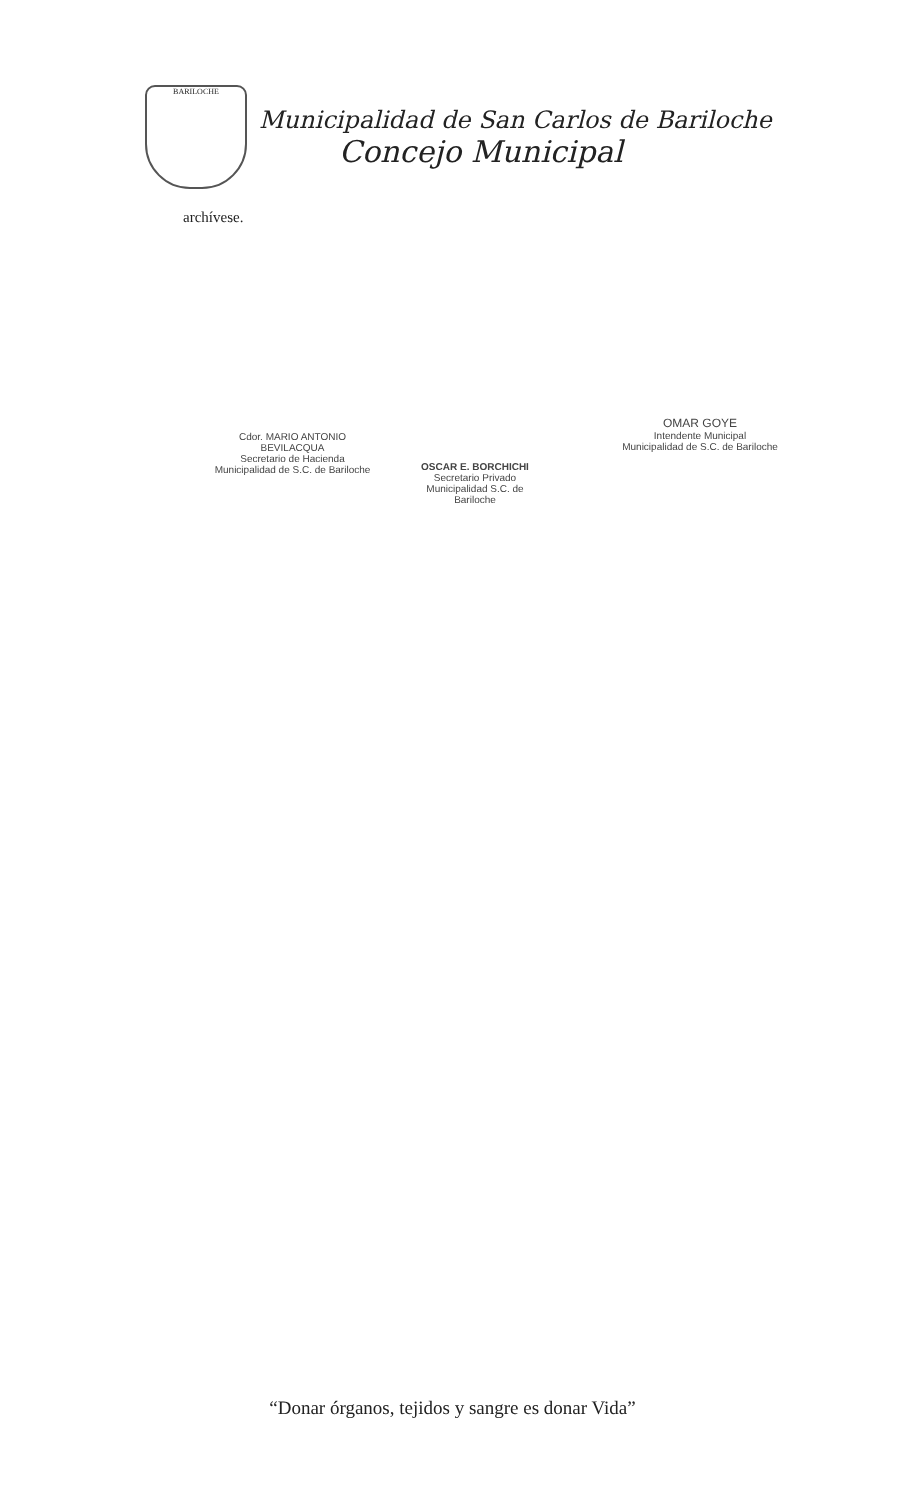BARILOCHE
Municipalidad de San Carlos de Bariloche
Concejo Municipal
archívese.
Cdor. MARIO ANTONIO BEVILACQUA
Secretario de Hacienda
Municipalidad de S.C. de Bariloche
OSCAR E. BORCHICHI
Secretario Privado
Municipalidad S.C. de Bariloche
OMAR GOYE
Intendente Municipal
Municipalidad de S.C. de Bariloche
“Donar órganos, tejidos y sangre es donar Vida”